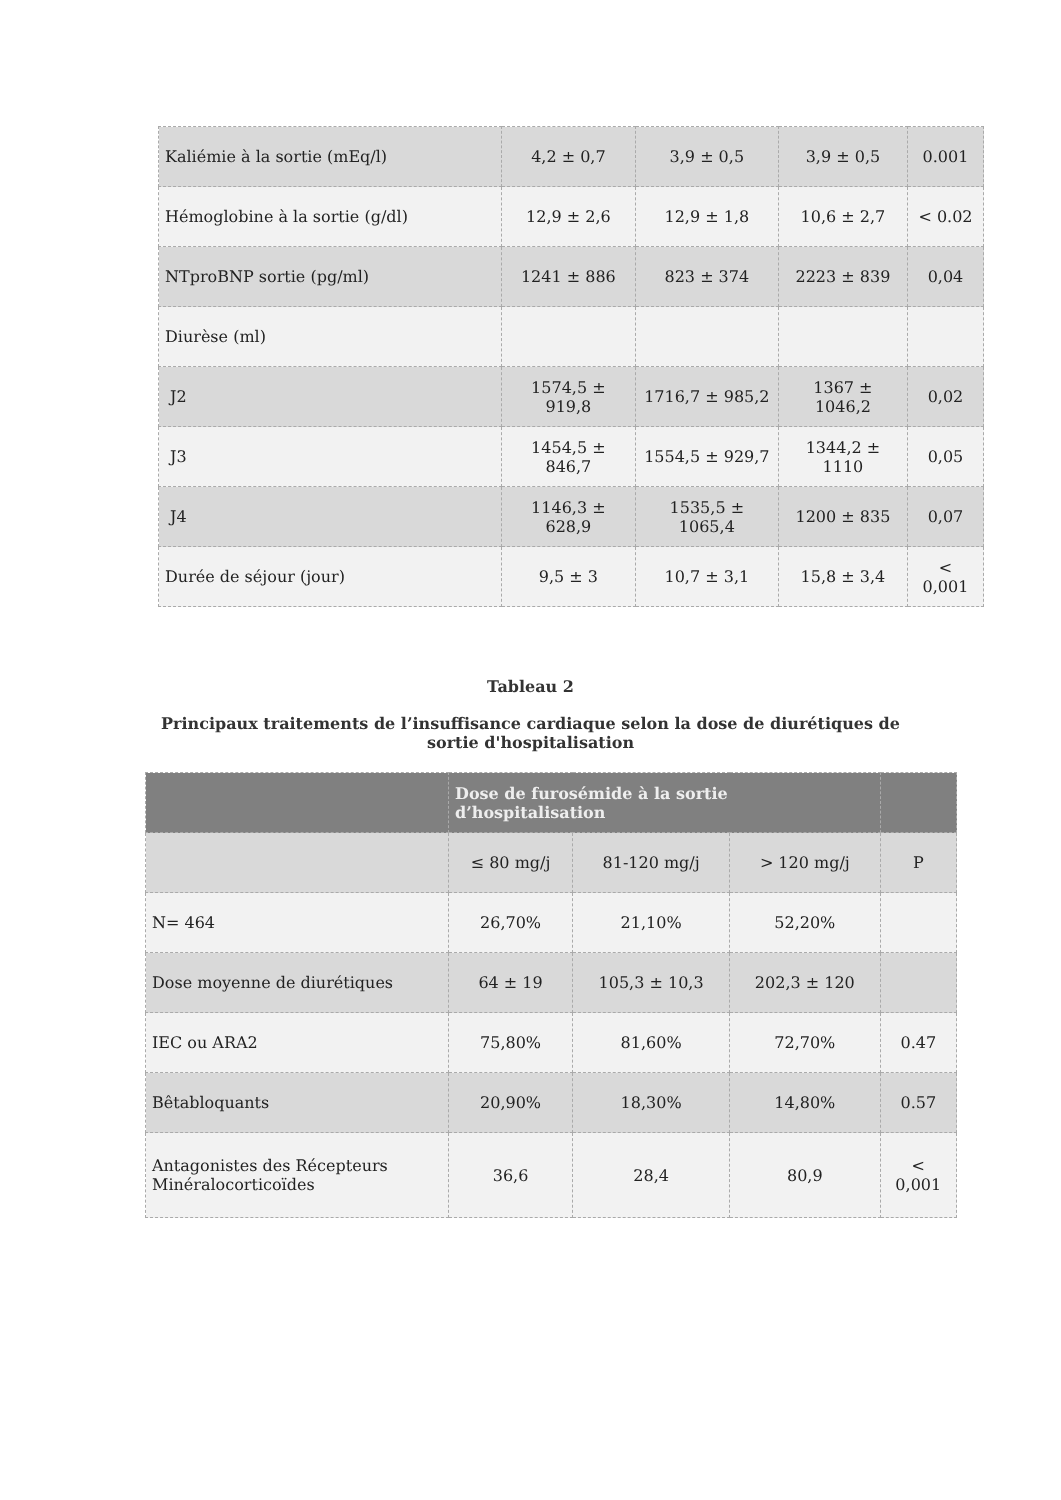| Kaliémie à la sortie (mEq/l) | 4,2 ± 0,7 | 3,9 ± 0,5 | 3,9 ± 0,5 | 0.001 |
| Hémoglobine à la sortie (g/dl) | 12,9 ± 2,6 | 12,9 ± 1,8 | 10,6 ± 2,7 | < 0.02 |
| NTproBNP sortie (pg/ml) | 1241 ± 886 | 823 ± 374 | 2223 ± 839 | 0,04 |
| Diurèse (ml) | | | | |
| J2 | 1574,5 ± 919,8 | 1716,7 ± 985,2 | 1367 ± 1046,2 | 0,02 |
| J3 | 1454,5 ± 846,7 | 1554,5 ± 929,7 | 1344,2 ± 1110 | 0,05 |
| J4 | 1146,3 ± 628,9 | 1535,5 ± 1065,4 | 1200 ± 835 | 0,07 |
| Durée de séjour (jour) | 9,5 ± 3 | 10,7 ± 3,1 | 15,8 ± 3,4 | < 0,001 |
Tableau 2
Principaux traitements de l’insuffisance cardiaque selon la dose de diurétiques de sortie d'hospitalisation
| | Dose de furosémide à la sortie d’hospitalisation | | | |
| --- | --- | --- | --- | --- |
| | ≤ 80 mg/j | 81-120 mg/j | > 120 mg/j | P |
| N= 464 | 26,70% | 21,10% | 52,20% | |
| Dose moyenne de diurétiques | 64 ± 19 | 105,3 ± 10,3 | 202,3 ± 120 | |
| IEC ou ARA2 | 75,80% | 81,60% | 72,70% | 0.47 |
| Bêtabloquants | 20,90% | 18,30% | 14,80% | 0.57 |
| Antagonistes des Récepteurs Minéralocorticoïdes | 36,6 | 28,4 | 80,9 | < 0,001 |